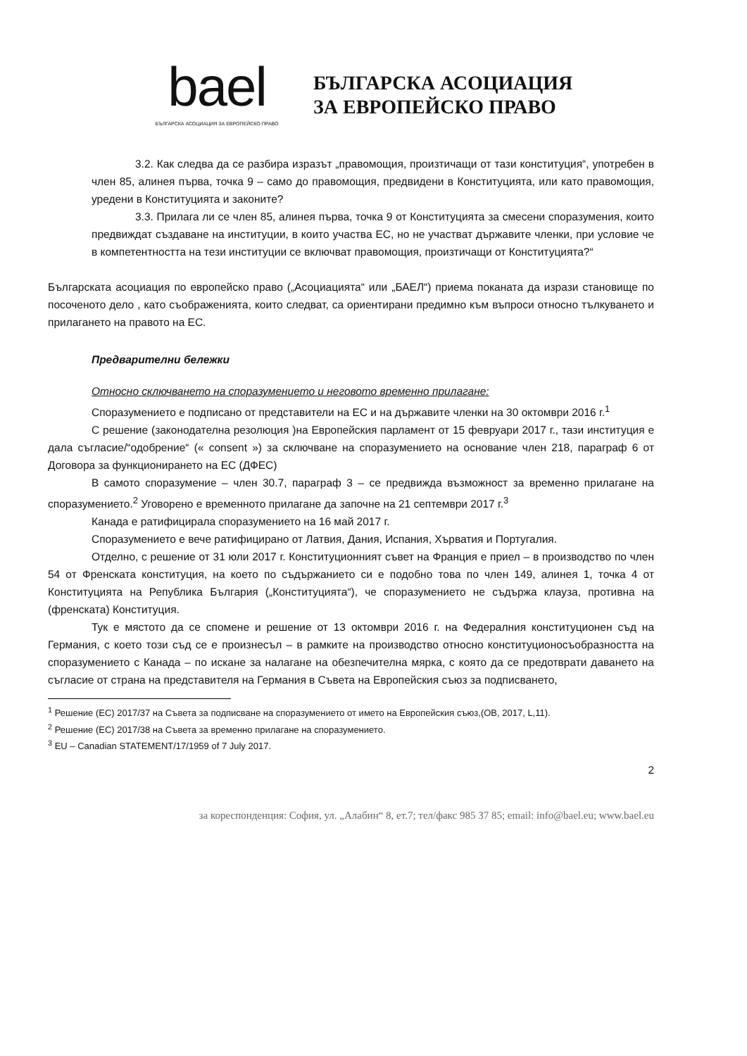bael
БЪЛГАРСКА АСОЦИАЦИЯ ЗА ЕВРОПЕЙСКО ПРАВО
БЪЛГАРСКА АСОЦИАЦИЯ
ЗА ЕВРОПЕЙСКО ПРАВО
3.2. Как следва да се разбира изразът „правомощия, произтичащи от тази конституция“, употребен в член 85, алинея първа, точка 9 – само до правомощия, предвидени в Конституцията, или като правомощия, уредени в Конституцията и законите?
3.3. Прилага ли се член 85, алинея първа, точка 9 от Конституцията за смесени споразумения, които предвиждат създаване на институции, в които участва ЕС, но не участват държавите членки, при условие че в компетентността на тези институции се включват правомощия, произтичащи от Конституцията?“
Българската асоциация по европейско право („Асоциацията“ или „БАЕЛ“) приема поканата да изрази становище по посоченото дело , като съображенията, които следват, са ориентирани предимно към въпроси относно тълкуването и прилагането на правото на ЕС.
Предварителни бележки
Относно сключването на споразумението и неговото временно прилагане:
Споразумението е подписано от представители на ЕС и на държавите членки на 30 октомври 2016 г.<sup>1</sup>
С решение (законодателна резолюция )на Европейския парламент от 15 февруари 2017 г., тази институция е дала съгласие/“одобрение“ (« consent ») за сключване на споразумението на основание член 218, параграф 6 от Договора за функционирането на ЕС (ДФЕС)
В самото споразумение – член 30.7, параграф 3 – се предвижда възможност за временно прилагане на споразумението.<sup>2</sup> Уговорено е временното прилагане да започне на 21 септември 2017 г.<sup>3</sup>
Канада е ратифицирала споразумението на 16 май 2017 г.
Споразумението е вече ратифицирано от Латвия, Дания, Испания, Хърватия и Португалия.
Отделно, с решение от 31 юли 2017 г. Конституционният съвет на Франция е приел – в производство по член 54 от Френската конституция, на което по съдържанието си е подобно това по член 149, алинея 1, точка 4 от Конституцията на Република България („Конституцията“), че споразумението не съдържа клауза, противна на (френската) Конституция.
Тук е мястото да се спомене и решение от 13 октомври 2016 г. на Федералния конституционен съд на Германия, с което този съд се е произнесъл – в рамките на производство относно конституционосъобразността на споразумението с Канада – по искане за налагане на обезпечителна мярка, с която да се предотврати даването на съгласие от страна на представителя на Германия в Съвета на Европейския съюз за подписването,
<sup>1</sup> Решение (ЕС) 2017/37 на Съвета за подписване на споразумението от името на Европейския съюз,(ОВ, 2017, L,11).
<sup>2</sup> Решение (ЕС) 2017/38 на Съвета за временно прилагане на споразумението.
<sup>3</sup> EU – Canadian STATEMENT/17/1959 of 7 July 2017.
2
за кореспонденция: София, ул. „Алабин“ 8, ет.7; тел/факс 985 37 85; email: info@bael.eu; www.bael.eu